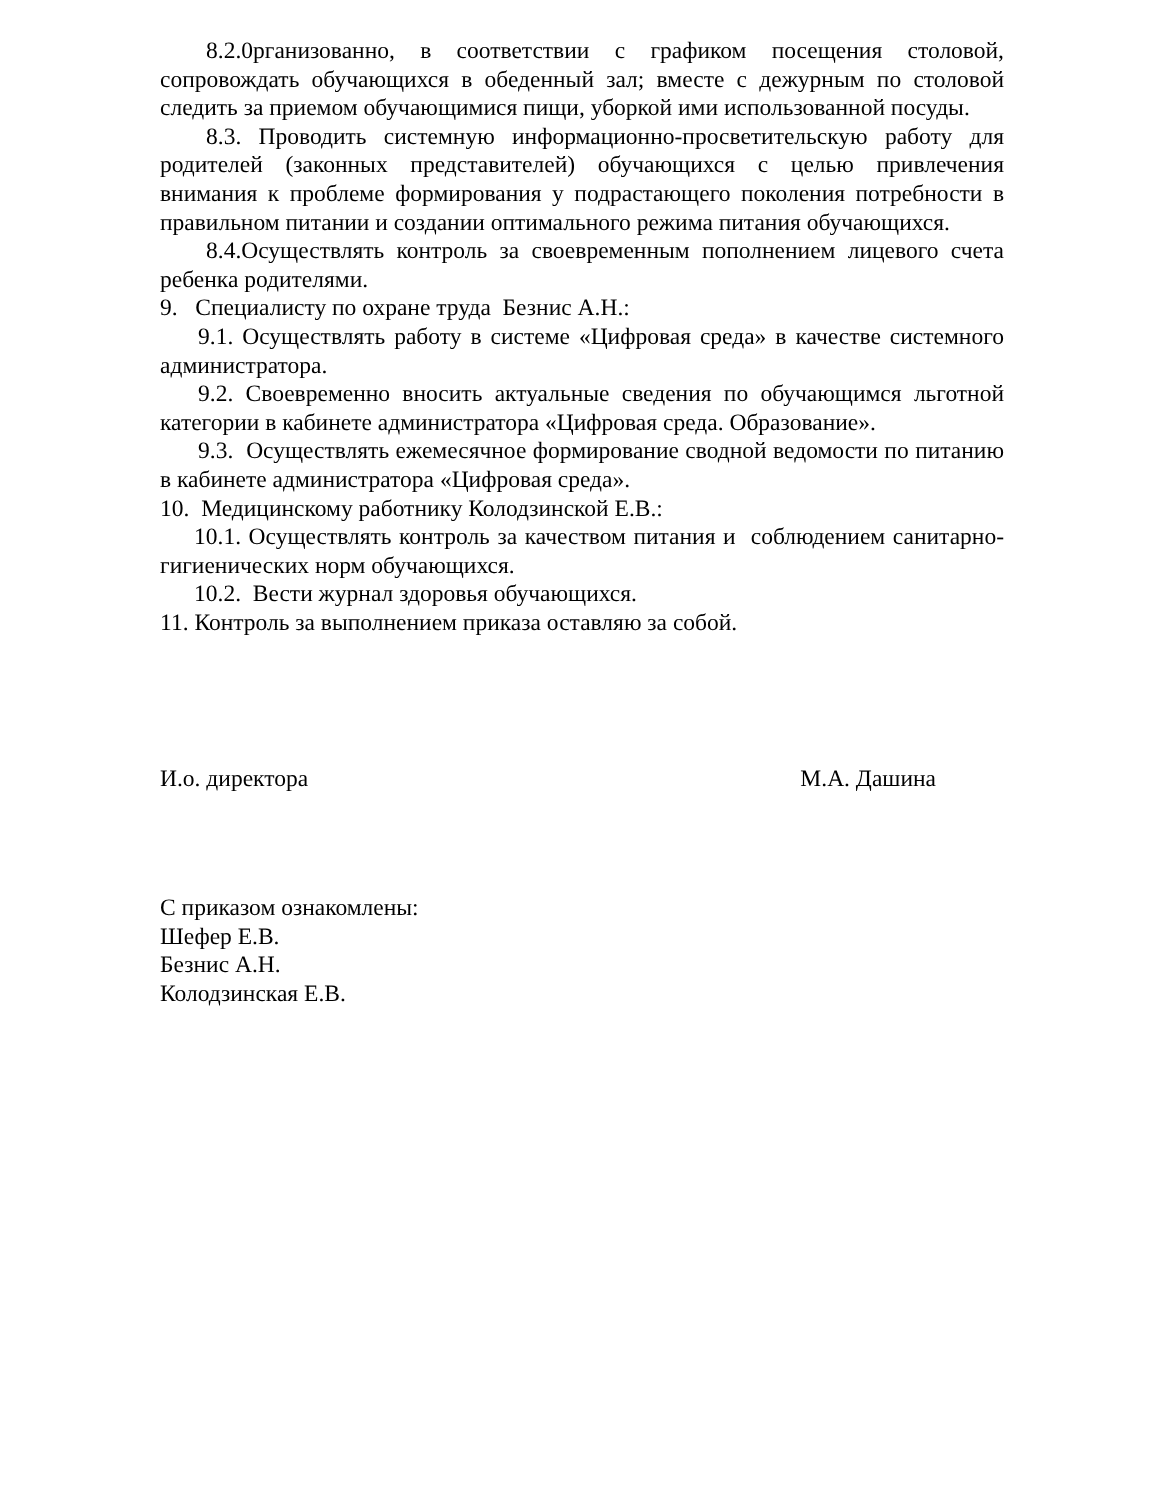8.2.0рганизованно, в соответствии с графиком посещения столовой, сопровождать обучающихся в обеденный зал; вместе с дежурным по столовой следить за приемом обучающимися пищи, уборкой ими использованной посуды.
8.3. Проводить системную информационно-просветительскую работу для родителей (законных представителей) обучающихся с целью привлечения внимания к проблеме формирования у подрастающего поколения потребности в правильном питании и создании оптимального режима питания обучающихся.
8.4.Осуществлять контроль за своевременным пополнением лицевого счета ребенка родителями.
9. Специалисту по охране труда Безнис А.Н.:
9.1. Осуществлять работу в системе «Цифровая среда» в качестве системного администратора.
9.2. Своевременно вносить актуальные сведения по обучающимся льготной категории в кабинете администратора «Цифровая среда. Образование».
9.3. Осуществлять ежемесячное формирование сводной ведомости по питанию в кабинете администратора «Цифровая среда».
10. Медицинскому работнику Колодзинской Е.В.:
10.1. Осуществлять контроль за качеством питания и соблюдением санитарно-гигиенических норм обучающихся.
10.2. Вести журнал здоровья обучающихся.
11. Контроль за выполнением приказа оставляю за собой.
И.о. директора М.А. Дашина
С приказом ознакомлены:
Шефер Е.В.
Безнис А.Н.
Колодзинская Е.В.